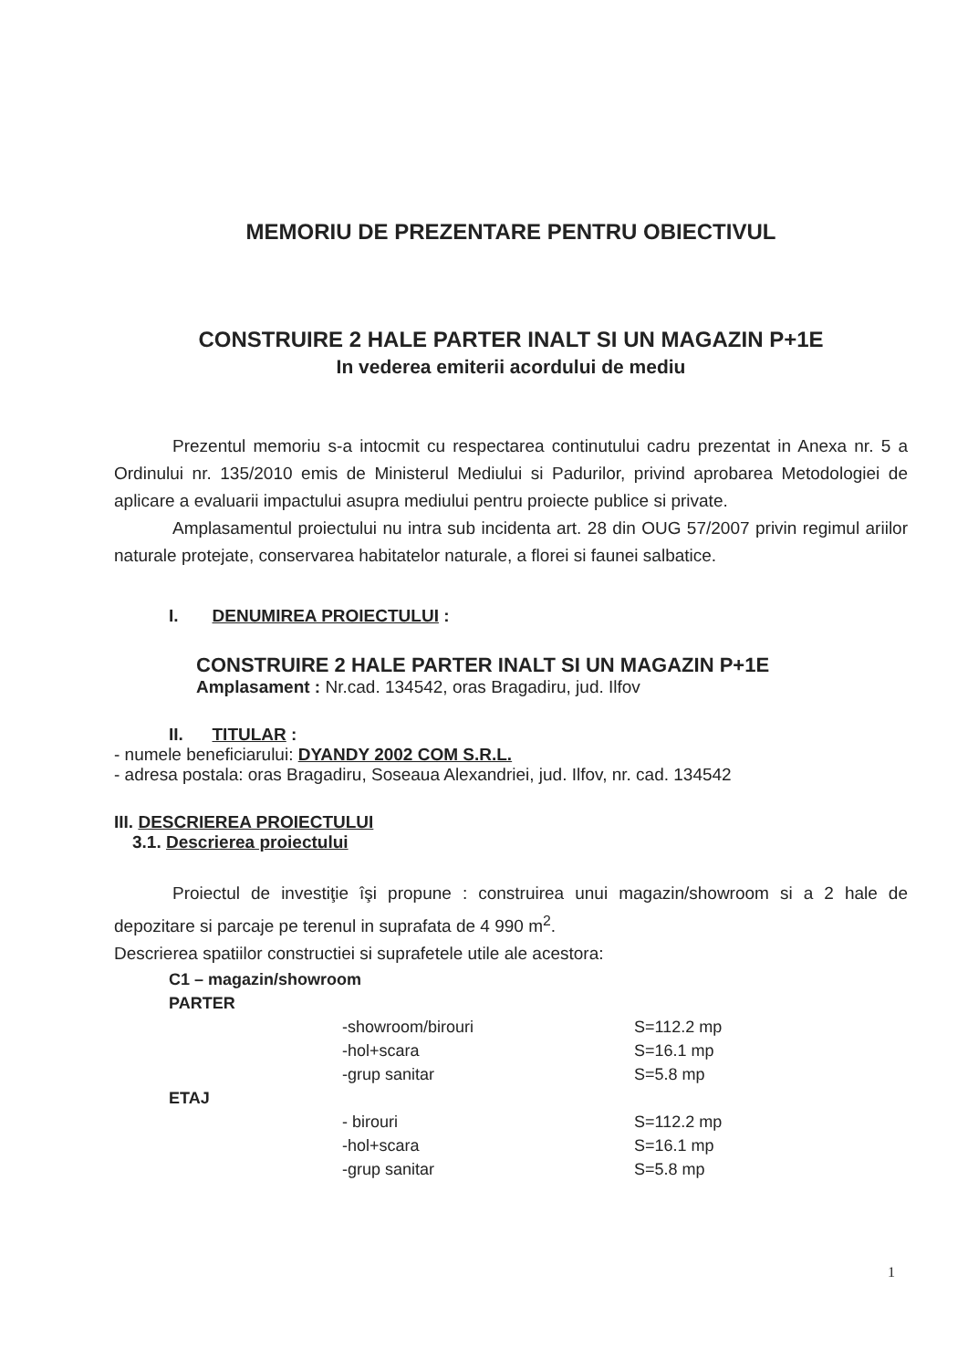MEMORIU DE PREZENTARE PENTRU OBIECTIVUL
CONSTRUIRE 2 HALE PARTER INALT SI UN MAGAZIN P+1E
In vederea emiterii acordului de mediu
Prezentul memoriu s-a intocmit cu respectarea continutului cadru prezentat in Anexa nr. 5 a Ordinului nr. 135/2010 emis de Ministerul Mediului si Padurilor, privind aprobarea Metodologiei de aplicare a evaluarii impactului asupra mediului pentru proiecte publice si private.
Amplasamentul proiectului nu intra sub incidenta art. 28 din OUG 57/2007 privin regimul ariilor naturale protejate, conservarea habitatelor naturale, a florei si faunei salbatice.
I. DENUMIREA PROIECTULUI :
CONSTRUIRE 2 HALE PARTER INALT SI UN MAGAZIN P+1E
Amplasament : Nr.cad. 134542, oras Bragadiru, jud. Ilfov
II. TITULAR :
- numele beneficiarului: DYANDY 2002 COM S.R.L.
- adresa postala: oras Bragadiru, Soseaua Alexandriei, jud. Ilfov, nr. cad. 134542
III. DESCRIEREA PROIECTULUI
3.1. Descrierea proiectului
Proiectul de investiţie îşi propune : construirea unui magazin/showroom si a 2 hale de depozitare si parcaje pe terenul in suprafata de 4 990 m<sup>2</sup>.
Descrierea spatiilor constructiei si suprafetele utile ale acestora:
| C1 – magazin/showroom | | |
| PARTER | | |
| | -showroom/birouri | S=112.2 mp |
| | -hol+scara | S=16.1 mp |
| | -grup sanitar | S=5.8 mp |
| ETAJ | | |
| | - birouri | S=112.2 mp |
| | -hol+scara | S=16.1 mp |
| | -grup sanitar | S=5.8 mp |
1